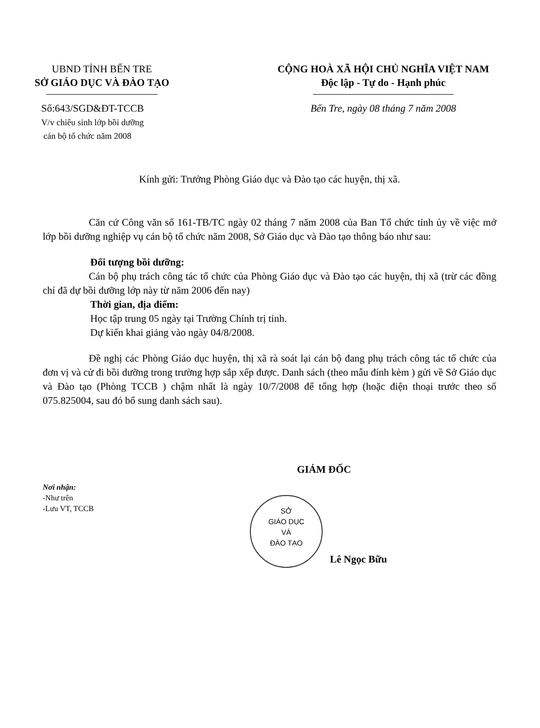UBND TỈNH BẾN TRE
SỞ GIÁO DỤC VÀ ĐÀO TẠO
Số:643/SGD&ĐT-TCCB
V/v chiêu sinh lớp bồi dưỡng
cán bộ tổ chức năm 2008
CỘNG HOÀ XÃ HỘI CHỦ NGHĨA VIỆT NAM
Độc lập - Tự do - Hạnh phúc
Bến Tre, ngày 08 tháng 7 năm 2008
Kính gửi: Trưởng Phòng Giáo dục và Đào tạo các huyện, thị xã.
Căn cứ Công văn số 161-TB/TC ngày 02 tháng 7 năm 2008 của Ban Tổ chức tỉnh ủy về việc mở lớp bồi dưỡng nghiệp vụ cán bộ tổ chức năm 2008, Sở Giáo dục và Đào tạo thông báo như sau:
Đối tượng bồi dưỡng:
Cán bộ phụ trách công tác tổ chức của Phòng Giáo dục và Đào tạo các huyện, thị xã (trừ các đồng chí đã dự bồi dưỡng lớp này từ năm 2006 đến nay)
Thời gian, địa điểm:
Học tập trung 05 ngày tại Trường Chính trị tỉnh.
Dự kiến khai giảng vào ngày 04/8/2008.
Đề nghị các Phòng Giáo dục huyện, thị xã rà soát lại cán bộ đang phụ trách công tác tổ chức của đơn vị và cử đi bồi dưỡng trong trường hợp sắp xếp được. Danh sách (theo mẫu đính kèm ) gửi về Sở Giáo dục và Đào tạo (Phòng TCCB ) chậm nhất là ngày 10/7/2008 để tổng hợp (hoặc điện thoại trước theo số 075.825004, sau đó bổ sung danh sách sau).
Nơi nhận:
-Như trên
-Lưu VT, TCCB
GIÁM ĐỐC
SỞ
GIÁO DỤC
VÀ
ĐÀO TẠO
Lê Ngọc Bữu